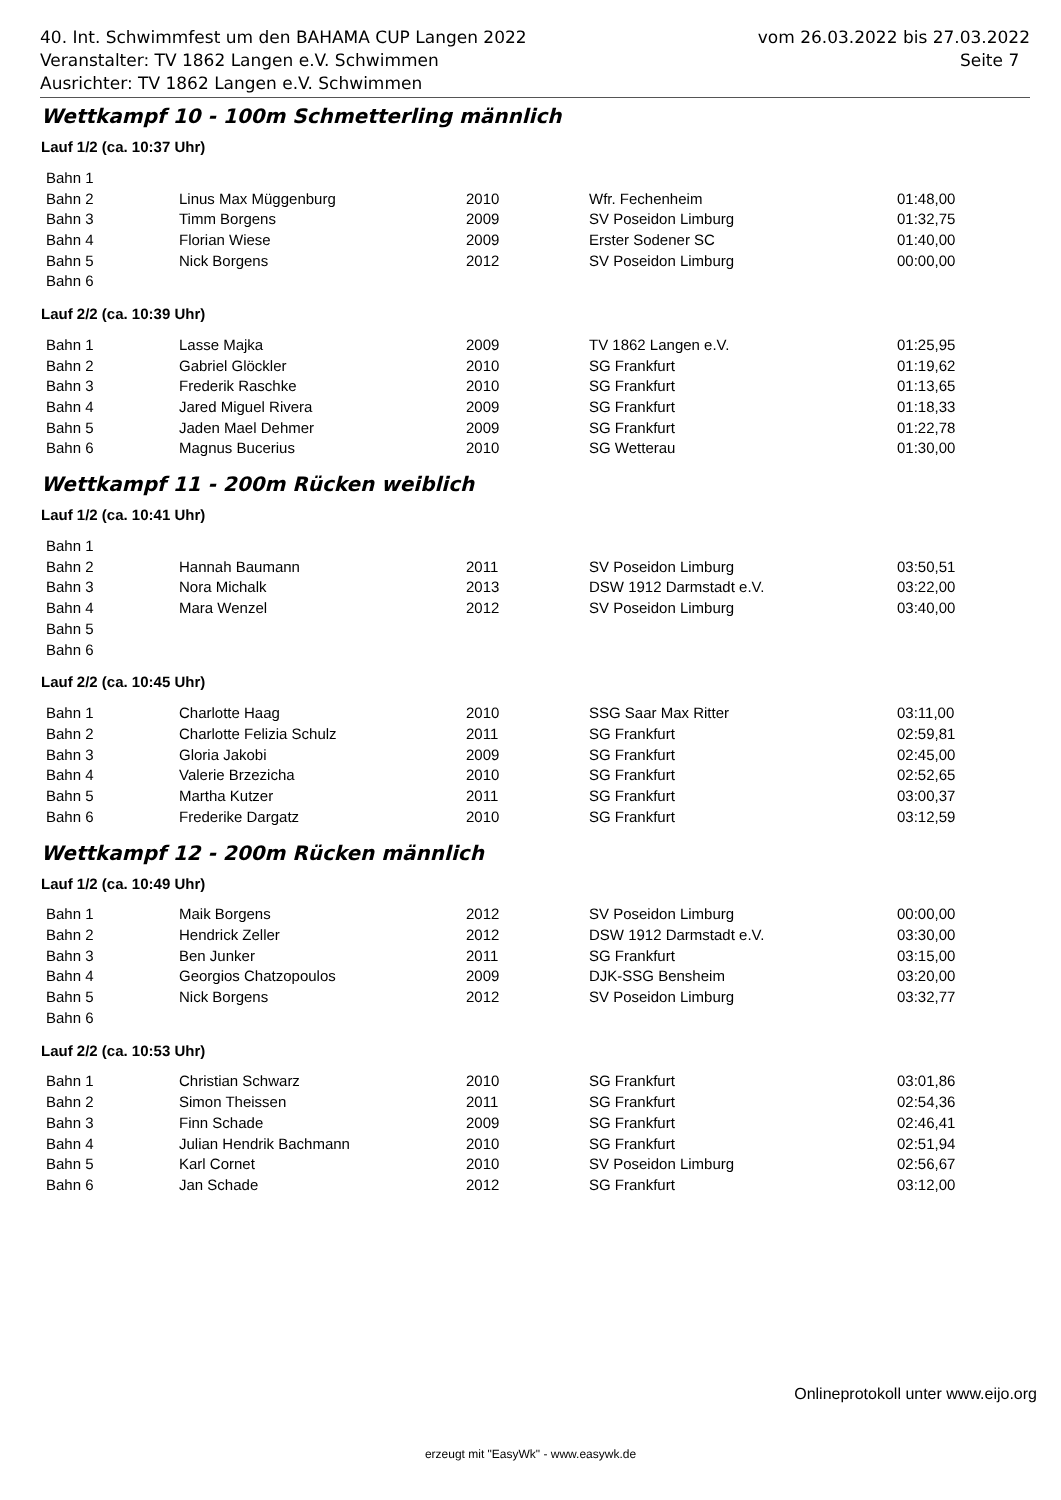vom 26.03.2022 bis 27.03.2022
Seite 7
40. Int. Schwimmfest um den BAHAMA CUP Langen 2022
Veranstalter: TV 1862 Langen e.V. Schwimmen
Ausrichter: TV 1862 Langen e.V. Schwimmen
Wettkampf 10 - 100m Schmetterling männlich
Lauf 1/2 (ca. 10:37 Uhr)
| Bahn 1 | | | | |
| Bahn 2 | Linus Max Müggenburg | 2010 | Wfr. Fechenheim | 01:48,00 |
| Bahn 3 | Timm Borgens | 2009 | SV Poseidon Limburg | 01:32,75 |
| Bahn 4 | Florian Wiese | 2009 | Erster Sodener SC | 01:40,00 |
| Bahn 5 | Nick Borgens | 2012 | SV Poseidon Limburg | 00:00,00 |
| Bahn 6 | | | | |
Lauf 2/2 (ca. 10:39 Uhr)
| Bahn 1 | Lasse Majka | 2009 | TV 1862 Langen e.V. | 01:25,95 |
| Bahn 2 | Gabriel Glöckler | 2010 | SG Frankfurt | 01:19,62 |
| Bahn 3 | Frederik Raschke | 2010 | SG Frankfurt | 01:13,65 |
| Bahn 4 | Jared Miguel Rivera | 2009 | SG Frankfurt | 01:18,33 |
| Bahn 5 | Jaden Mael Dehmer | 2009 | SG Frankfurt | 01:22,78 |
| Bahn 6 | Magnus Bucerius | 2010 | SG Wetterau | 01:30,00 |
Wettkampf 11 - 200m Rücken weiblich
Lauf 1/2 (ca. 10:41 Uhr)
| Bahn 1 | | | | |
| Bahn 2 | Hannah Baumann | 2011 | SV Poseidon Limburg | 03:50,51 |
| Bahn 3 | Nora Michalk | 2013 | DSW 1912 Darmstadt e.V. | 03:22,00 |
| Bahn 4 | Mara Wenzel | 2012 | SV Poseidon Limburg | 03:40,00 |
| Bahn 5 | | | | |
| Bahn 6 | | | | |
Lauf 2/2 (ca. 10:45 Uhr)
| Bahn 1 | Charlotte Haag | 2010 | SSG Saar Max Ritter | 03:11,00 |
| Bahn 2 | Charlotte Felizia Schulz | 2011 | SG Frankfurt | 02:59,81 |
| Bahn 3 | Gloria Jakobi | 2009 | SG Frankfurt | 02:45,00 |
| Bahn 4 | Valerie Brzezicha | 2010 | SG Frankfurt | 02:52,65 |
| Bahn 5 | Martha Kutzer | 2011 | SG Frankfurt | 03:00,37 |
| Bahn 6 | Frederike Dargatz | 2010 | SG Frankfurt | 03:12,59 |
Wettkampf 12 - 200m Rücken männlich
Lauf 1/2 (ca. 10:49 Uhr)
| Bahn 1 | Maik Borgens | 2012 | SV Poseidon Limburg | 00:00,00 |
| Bahn 2 | Hendrick Zeller | 2012 | DSW 1912 Darmstadt e.V. | 03:30,00 |
| Bahn 3 | Ben Junker | 2011 | SG Frankfurt | 03:15,00 |
| Bahn 4 | Georgios Chatzopoulos | 2009 | DJK-SSG Bensheim | 03:20,00 |
| Bahn 5 | Nick Borgens | 2012 | SV Poseidon Limburg | 03:32,77 |
| Bahn 6 | | | | |
Lauf 2/2 (ca. 10:53 Uhr)
| Bahn 1 | Christian Schwarz | 2010 | SG Frankfurt | 03:01,86 |
| Bahn 2 | Simon Theissen | 2011 | SG Frankfurt | 02:54,36 |
| Bahn 3 | Finn Schade | 2009 | SG Frankfurt | 02:46,41 |
| Bahn 4 | Julian Hendrik Bachmann | 2010 | SG Frankfurt | 02:51,94 |
| Bahn 5 | Karl Cornet | 2010 | SV Poseidon Limburg | 02:56,67 |
| Bahn 6 | Jan Schade | 2012 | SG Frankfurt | 03:12,00 |
Onlineprotokoll unter www.eijo.org
erzeugt mit "EasyWk" - www.easywk.de